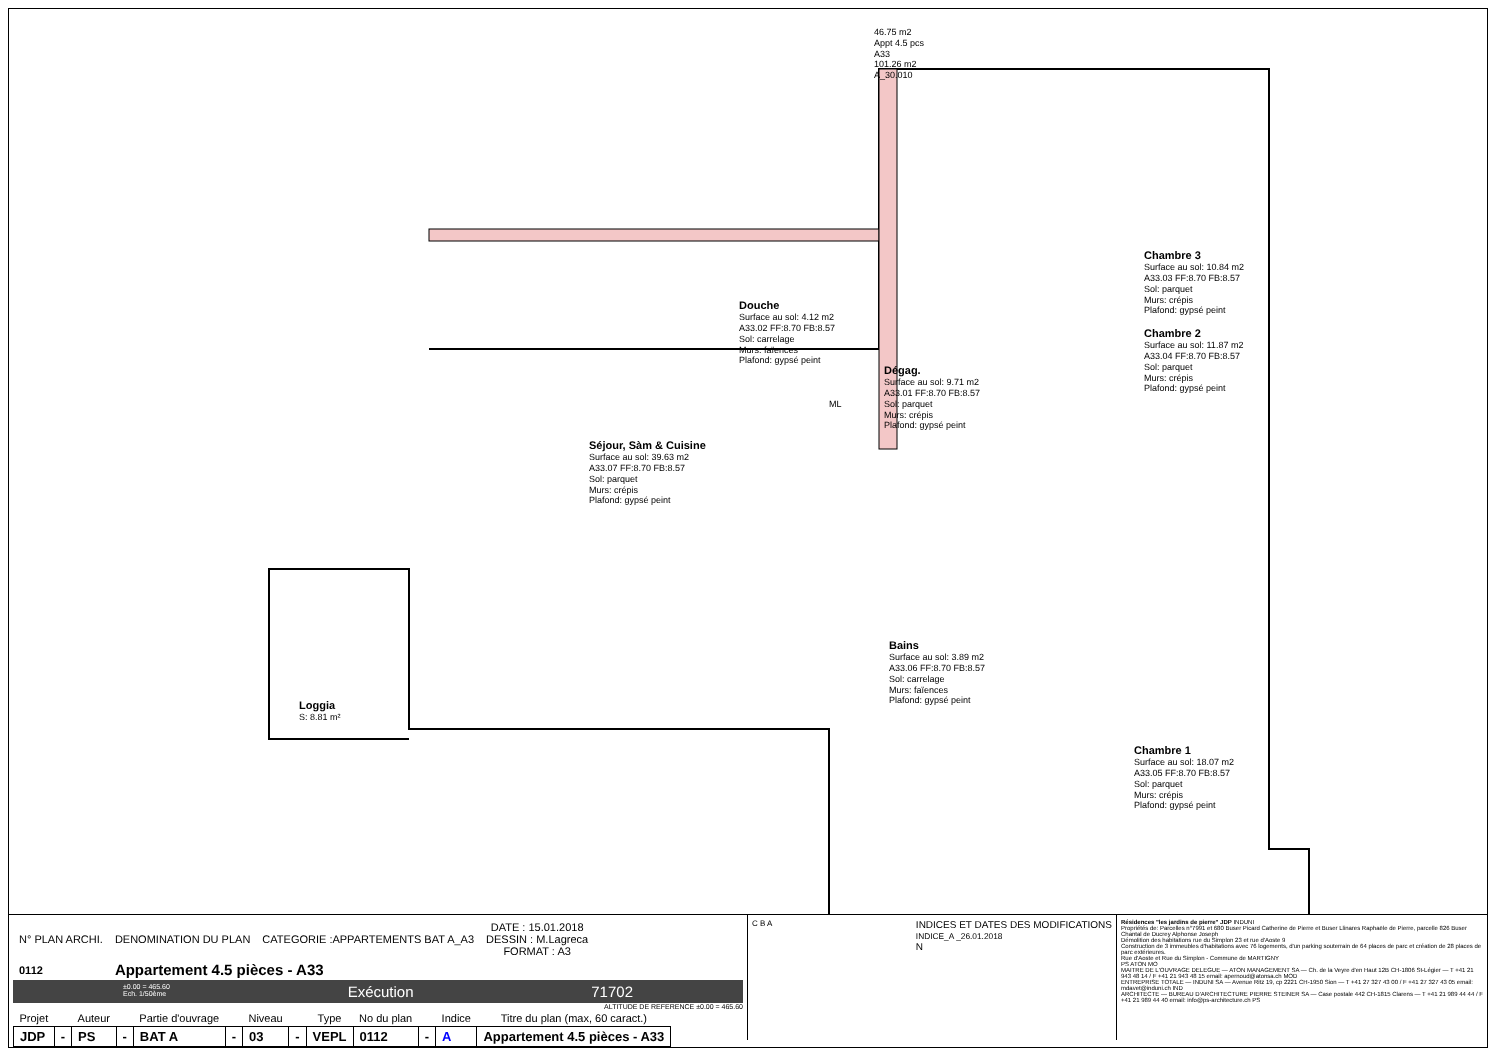Loggia
S: 8.81 m²
Séjour, Sàm & Cuisine
Surface au sol: 39.63 m2
A33.07 FF:8.70 FB:8.57
Sol: parquet
Murs: crépis
Plafond: gypsé peint
Douche
Surface au sol: 4.12 m2
A33.02 FF:8.70 FB:8.57
Sol: carrelage
Murs: faïences
Plafond: gypsé peint
Dégag.
Surface au sol: 9.71 m2
A33.01 FF:8.70 FB:8.57
Sol: parquet
Murs: crépis
Plafond: gypsé peint
Chambre 3
Surface au sol: 10.84 m2
A33.03 FF:8.70 FB:8.57
Sol: parquet
Murs: crépis
Plafond: gypsé peint
Chambre 2
Surface au sol: 11.87 m2
A33.04 FF:8.70 FB:8.57
Sol: parquet
Murs: crépis
Plafond: gypsé peint
Bains
Surface au sol: 3.89 m2
A33.06 FF:8.70 FB:8.57
Sol: carrelage
Murs: faïences
Plafond: gypsé peint
Chambre 1
Surface au sol: 18.07 m2
A33.05 FF:8.70 FB:8.57
Sol: parquet
Murs: crépis
Plafond: gypsé peint
46.75 m2
Appt 4.5 pcs
A33
101.26 m2
A_30.010
ML
| N° PLAN ARCHI. | DENOMINATION DU PLAN | CATEGORIE :APPARTEMENTS BAT A_A3 | DATE : 15.01.2018 DESSIN : M.Lagreca FORMAT : A3 |
| --- | --- | --- | --- |
| 0112 | Appartement 4.5 pièces - A33 | | |
±0.00 = 465.60
Ech. 1/50ème Exécution 71702
ALTITUDE DE REFERENCE ±0.00 = 465.60
| Projet | | Auteur | | Partie d'ouvrage | | Niveau | | Type | No du plan | | Indice | Titre du plan (max, 60 caract.) |
| --- | --- | --- | --- | --- | --- | --- | --- | --- | --- | --- | --- | --- |
| JDP | - | PS | - | BAT A | - | 03 | - | VEPL | 0112 | - | A | Appartement 4.5 pièces - A33 |
C B A INDICES ET DATES DES MODIFICATIONS
INDICE_A _26.01.2018
N
Résidences "les jardins de pierre" JDP INDUNI
Propriétés de: Parcelles n°7991 et 680 Buser Picard Catherine de Pierre et Buser Llinares Raphaële de Pierre, parcelle 826 Buser Chantal de Ducrey Alphonse Joseph
Démolition des habitations rue du Simplon 23 et rue d'Aoste 9
Construction de 3 immeubles d'habitations avec 76 logements, d'un parking souterrain de 64 places de parc et création de 28 places de parc extérieures.
Rue d'Aoste et Rue du Simplon - Commune de MARTIGNY
PS ATON MO
MAITRE DE L'OUVRAGE DELEGUE — ATON MANAGEMENT SA — Ch. de la Veyre d'en Haut 12B CH-1806 St-Légier — T +41 21 943 48 14 / F +41 21 943 48 15 email: apernoud@atonsa.ch MOD
ENTREPRISE TOTALE — INDUNI SA — Avenue Ritz 19, cp 2221 CH-1950 Sion — T +41 27 327 43 00 / F +41 27 327 43 05 email: mdavet@induni.ch IND
ARCHITECTE — BUREAU D'ARCHITECTURE PIERRE STEINER SA — Case postale 442 CH-1815 Clarens — T +41 21 989 44 44 / F +41 21 989 44 40 email: info@ps-architecture.ch PS